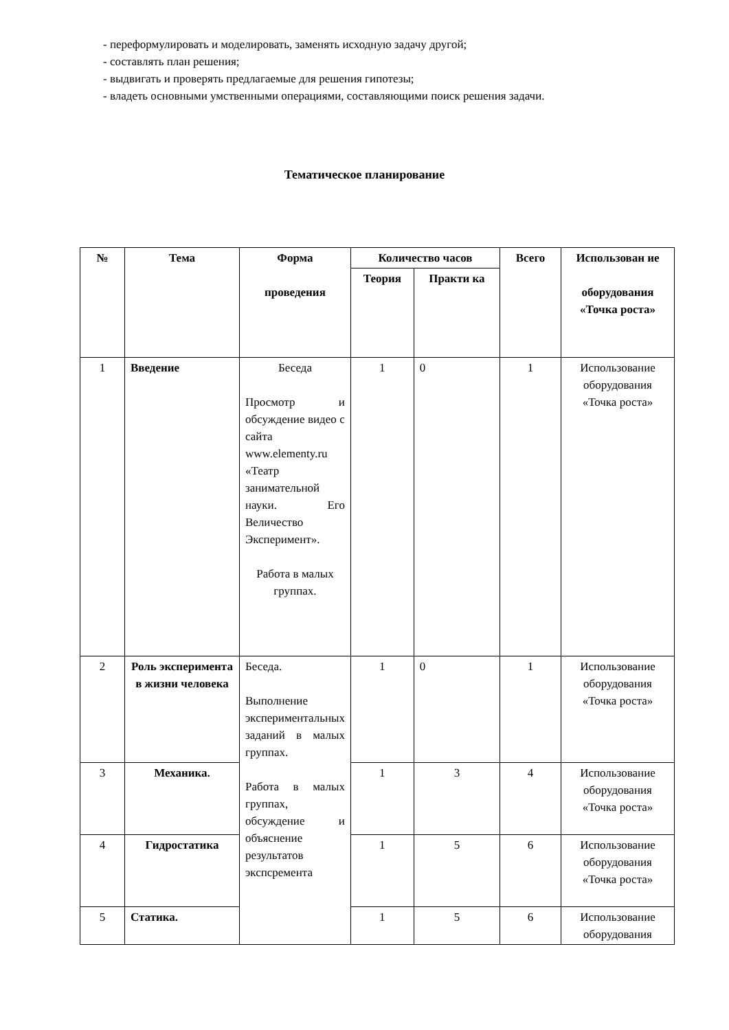- переформулировать и моделировать, заменять исходную задачу другой;
- составлять план решения;
- выдвигать и проверять предлагаемые для решения гипотезы;
- владеть основными умственными операциями, составляющими поиск решения задачи.
Тематическое планирование
| № | Тема | Форма проведения | Количество часов | | Всего | Использован ие оборудования «Точка роста» |
| --- | --- | --- | --- | --- | --- | --- |
| | | | Теория | Практи ка | | |
| 1 | Введение | Беседа Просмотр и обсуждение видео с сайта www.elementy.ru «Театр занимательной науки. Его Величество Эксперимент». Работа в малых группах. | 1 | 0 | 1 | Использование оборудования «Точка роста» |
| 2 | Роль эксперимента в жизни человека | Беседа. Выполнение экспериментальных заданий в малых группах. Работа в малых группах, обсуждение и объяснение результатов экспсремента | 1 | 0 | 1 | Использование оборудования «Точка роста» |
| 3 | Механика. | | 1 | 3 | 4 | Использование оборудования «Точка роста» |
| 4 | Гидростатика | | 1 | 5 | 6 | Использование оборудования «Точка роста» |
| 5 | Статика. | | 1 | 5 | 6 | Использование оборудования |